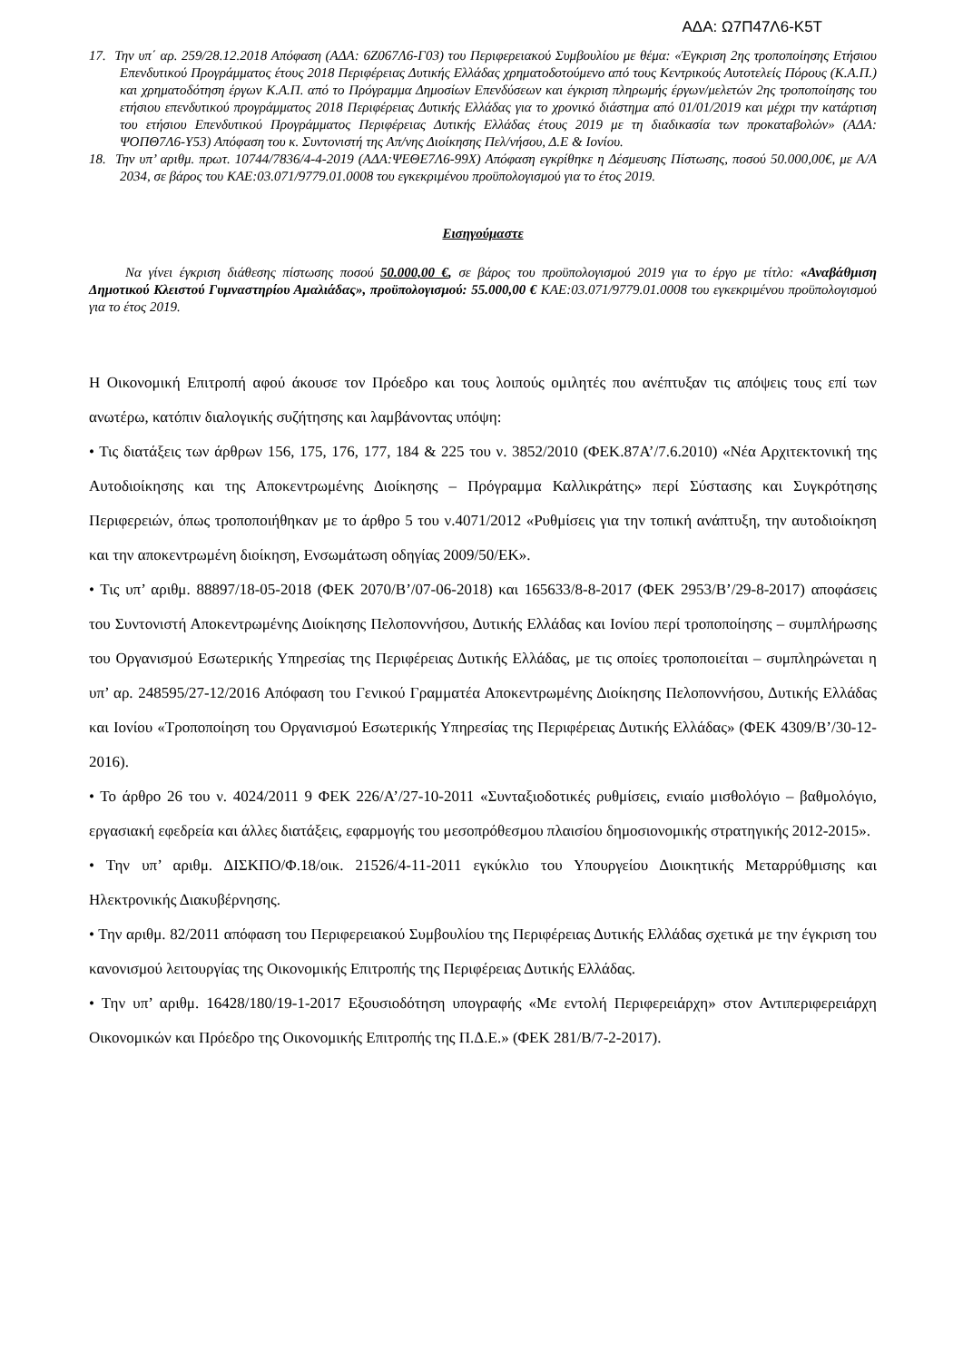ΑΔΑ: Ω7Π47Λ6-Κ5Τ
17. Την υπ΄ αρ. 259/28.12.2018 Απόφαση (ΑΔΑ: 6Ζ067Λ6-Γ03) του Περιφερειακού Συμβουλίου με θέμα: «Έγκριση 2ης τροποποίησης Ετήσιου Επενδυτικού Προγράμματος έτους 2018 Περιφέρειας Δυτικής Ελλάδας χρηματοδοτούμενο από τους Κεντρικούς Αυτοτελείς Πόρους (Κ.Α.Π.) και χρηματοδότηση έργων Κ.Α.Π. από το Πρόγραμμα Δημοσίων Επενδύσεων και έγκριση πληρωμής έργων/μελετών 2ης τροποποίησης του ετήσιου επενδυτικού προγράμματος 2018 Περιφέρειας Δυτικής Ελλάδας για το χρονικό διάστημα από 01/01/2019 και μέχρι την κατάρτιση του ετήσιου Επενδυτικού Προγράμματος Περιφέρειας Δυτικής Ελλάδας έτους 2019 με τη διαδικασία των προκαταβολών» (ΑΔΑ: ΨΟΠΘ7Λ6-Υ53) Απόφαση του κ. Συντονιστή της Απ/νης Διοίκησης Πελ/νήσου, Δ.Ε & Ιονίου.
18. Την υπ’ αριθμ. πρωτ. 10744/7836/4-4-2019 (ΑΔΑ:ΨΕΘΕ7Λ6-99Χ) Απόφαση εγκρίθηκε η Δέσμευσης Πίστωσης, ποσού 50.000,00€, με Α/Α 2034, σε βάρος του ΚΑΕ:03.071/9779.01.0008 του εγκεκριμένου προϋπολογισμού για το έτος 2019.
Εισηγούμαστε
Να γίνει έγκριση διάθεσης πίστωσης ποσού 50.000,00 €, σε βάρος του προϋπολογισμού 2019 για το έργο με τίτλο: «Αναβάθμιση Δημοτικού Κλειστού Γυμναστηρίου Αμαλιάδας», προϋπολογισμού: 55.000,00 € ΚΑΕ:03.071/9779.01.0008 του εγκεκριμένου προϋπολογισμού για το έτος 2019.
Η Οικονομική Επιτροπή αφού άκουσε τον Πρόεδρο και τους λοιπούς ομιλητές που ανέπτυξαν τις απόψεις τους επί των ανωτέρω, κατόπιν διαλογικής συζήτησης και λαμβάνοντας υπόψη:
• Τις διατάξεις των άρθρων 156, 175, 176, 177, 184 & 225 του ν. 3852/2010 (ΦΕΚ.87Α’/7.6.2010) «Νέα Αρχιτεκτονική της Αυτοδιοίκησης και της Αποκεντρωμένης Διοίκησης – Πρόγραμμα Καλλικράτης» περί Σύστασης και Συγκρότησης Περιφερειών, όπως τροποποιήθηκαν με το άρθρο 5 του ν.4071/2012 «Ρυθμίσεις για την τοπική ανάπτυξη, την αυτοδιοίκηση και την αποκεντρωμένη διοίκηση, Ενσωμάτωση οδηγίας 2009/50/ΕΚ».
• Τις υπ’ αριθμ. 88897/18-05-2018 (ΦΕΚ 2070/Β’/07-06-2018) και 165633/8-8-2017 (ΦΕΚ 2953/Β’/29-8-2017) αποφάσεις του Συντονιστή Αποκεντρωμένης Διοίκησης Πελοποννήσου, Δυτικής Ελλάδας και Ιονίου περί τροποποίησης – συμπλήρωσης του Οργανισμού Εσωτερικής Υπηρεσίας της Περιφέρειας Δυτικής Ελλάδας, με τις οποίες τροποποιείται – συμπληρώνεται η υπ’ αρ. 248595/27-12/2016 Απόφαση του Γενικού Γραμματέα Αποκεντρωμένης Διοίκησης Πελοποννήσου, Δυτικής Ελλάδας και Ιονίου «Τροποποίηση του Οργανισμού Εσωτερικής Υπηρεσίας της Περιφέρειας Δυτικής Ελλάδας» (ΦΕΚ 4309/Β’/30-12-2016).
• Το άρθρο 26 του ν. 4024/2011 9 ΦΕΚ 226/Α’/27-10-2011 «Συνταξιοδοτικές ρυθμίσεις, ενιαίο μισθολόγιο – βαθμολόγιο, εργασιακή εφεδρεία και άλλες διατάξεις, εφαρμογής του μεσοπρόθεσμου πλαισίου δημοσιονομικής στρατηγικής 2012-2015».
• Την υπ’ αριθμ. ΔΙΣΚΠΟ/Φ.18/οικ. 21526/4-11-2011 εγκύκλιο του Υπουργείου Διοικητικής Μεταρρύθμισης και Ηλεκτρονικής Διακυβέρνησης.
• Την αριθμ. 82/2011 απόφαση του Περιφερειακού Συμβουλίου της Περιφέρειας Δυτικής Ελλάδας σχετικά με την έγκριση του κανονισμού λειτουργίας της Οικονομικής Επιτροπής της Περιφέρειας Δυτικής Ελλάδας.
• Την υπ’ αριθμ. 16428/180/19-1-2017 Εξουσιοδότηση υπογραφής «Με εντολή Περιφερειάρχη» στον Αντιπεριφερειάρχη Οικονομικών και Πρόεδρο της Οικονομικής Επιτροπής της Π.Δ.Ε.» (ΦΕΚ 281/Β/7-2-2017).